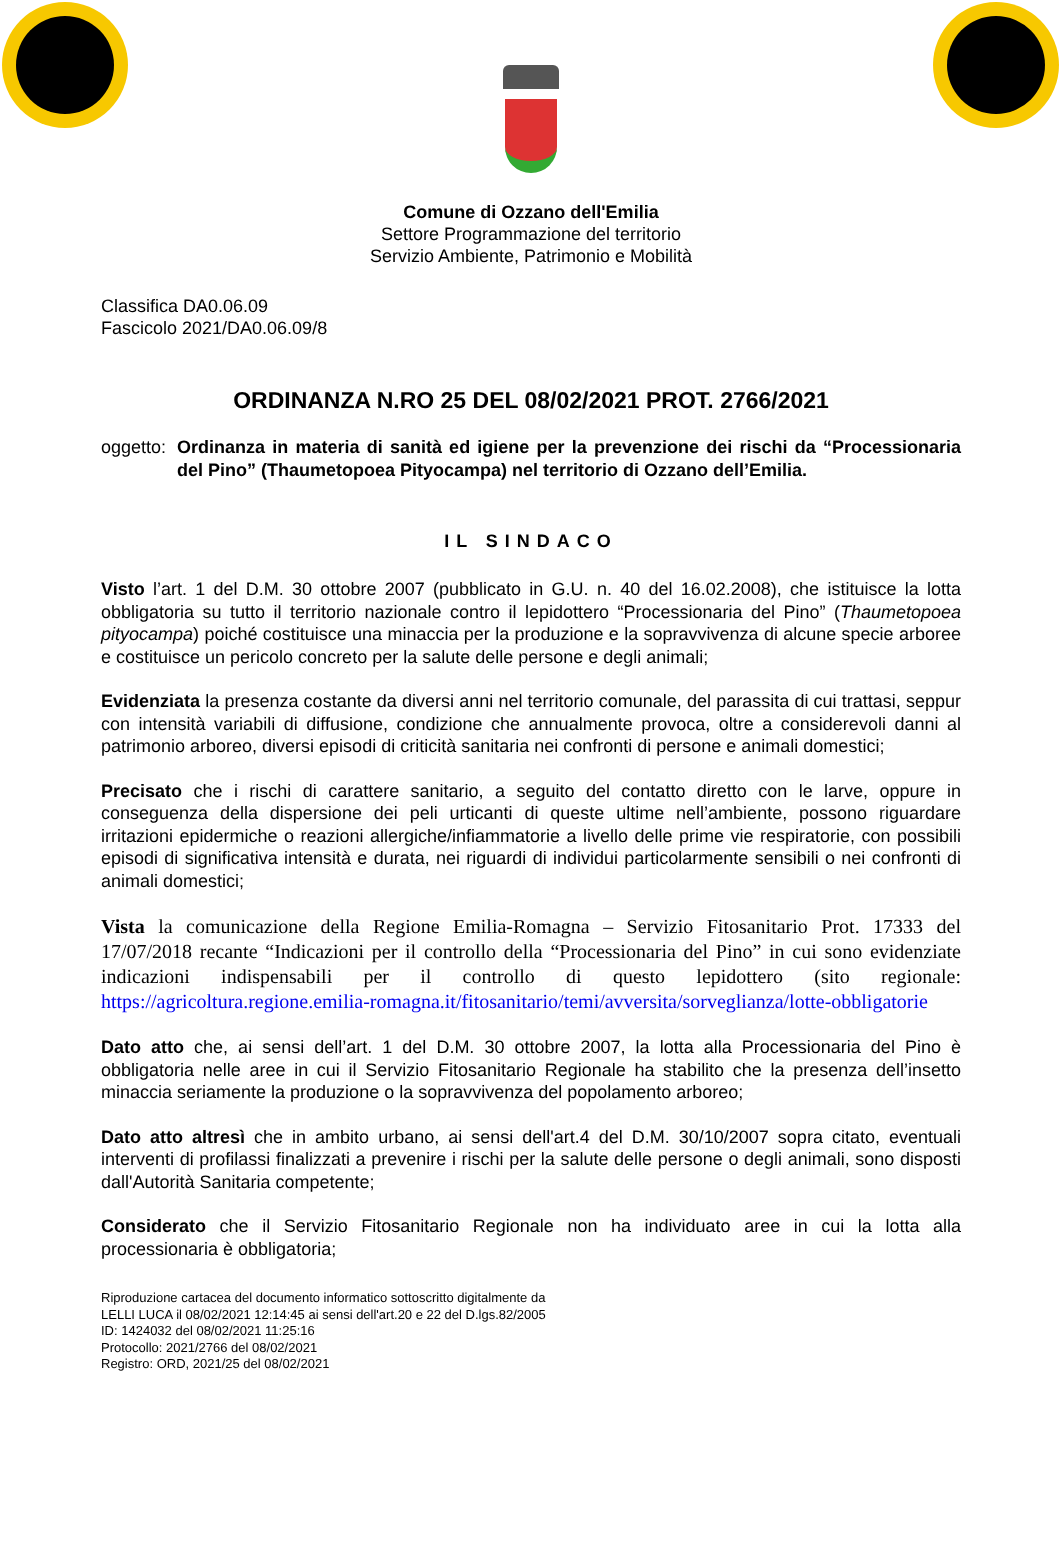Comune di Ozzano dell'Emilia
Settore Programmazione del territorio
Servizio Ambiente, Patrimonio e Mobilità
Classifica DA0.06.09
Fascicolo 2021/DA0.06.09/8
ORDINANZA N.RO 25 DEL 08/02/2021 PROT. 2766/2021
oggetto: Ordinanza in materia di sanità ed igiene per la prevenzione dei rischi da “Processionaria del Pino” (Thaumetopoea Pityocampa) nel territorio di Ozzano dell’Emilia.
IL SINDACO
Visto l’art. 1 del D.M. 30 ottobre 2007 (pubblicato in G.U. n. 40 del 16.02.2008), che istituisce la lotta obbligatoria su tutto il territorio nazionale contro il lepidottero “Processionaria del Pino” (Thaumetopoea pityocampa) poiché costituisce una minaccia per la produzione e la sopravvivenza di alcune specie arboree e costituisce un pericolo concreto per la salute delle persone e degli animali;
Evidenziata la presenza costante da diversi anni nel territorio comunale, del parassita di cui trattasi, seppur con intensità variabili di diffusione, condizione che annualmente provoca, oltre a considerevoli danni al patrimonio arboreo, diversi episodi di criticità sanitaria nei confronti di persone e animali domestici;
Precisato che i rischi di carattere sanitario, a seguito del contatto diretto con le larve, oppure in conseguenza della dispersione dei peli urticanti di queste ultime nell’ambiente, possono riguardare irritazioni epidermiche o reazioni allergiche/infiammatorie a livello delle prime vie respiratorie, con possibili episodi di significativa intensità e durata, nei riguardi di individui particolarmente sensibili o nei confronti di animali domestici;
Vista la comunicazione della Regione Emilia-Romagna – Servizio Fitosanitario Prot. 17333 del 17/07/2018 recante “Indicazioni per il controllo della “Processionaria del Pino” in cui sono evidenziate indicazioni indispensabili per il controllo di questo lepidottero (sito regionale: https://agricoltura.regione.emilia-romagna.it/fitosanitario/temi/avversita/sorveglianza/lotte-obbligatorie
Dato atto che, ai sensi dell’art. 1 del D.M. 30 ottobre 2007, la lotta alla Processionaria del Pino è obbligatoria nelle aree in cui il Servizio Fitosanitario Regionale ha stabilito che la presenza dell’insetto minaccia seriamente la produzione o la sopravvivenza del popolamento arboreo;
Dato atto altresì che in ambito urbano, ai sensi dell'art.4 del D.M. 30/10/2007 sopra citato, eventuali interventi di profilassi finalizzati a prevenire i rischi per la salute delle persone o degli animali, sono disposti dall'Autorità Sanitaria competente;
Considerato che il Servizio Fitosanitario Regionale non ha individuato aree in cui la lotta alla processionaria è obbligatoria;
Riproduzione cartacea del documento informatico sottoscritto digitalmente da
LELLI LUCA il 08/02/2021 12:14:45 ai sensi dell'art.20 e 22 del D.lgs.82/2005
ID: 1424032 del 08/02/2021 11:25:16
Protocollo: 2021/2766 del 08/02/2021
Registro: ORD, 2021/25 del 08/02/2021